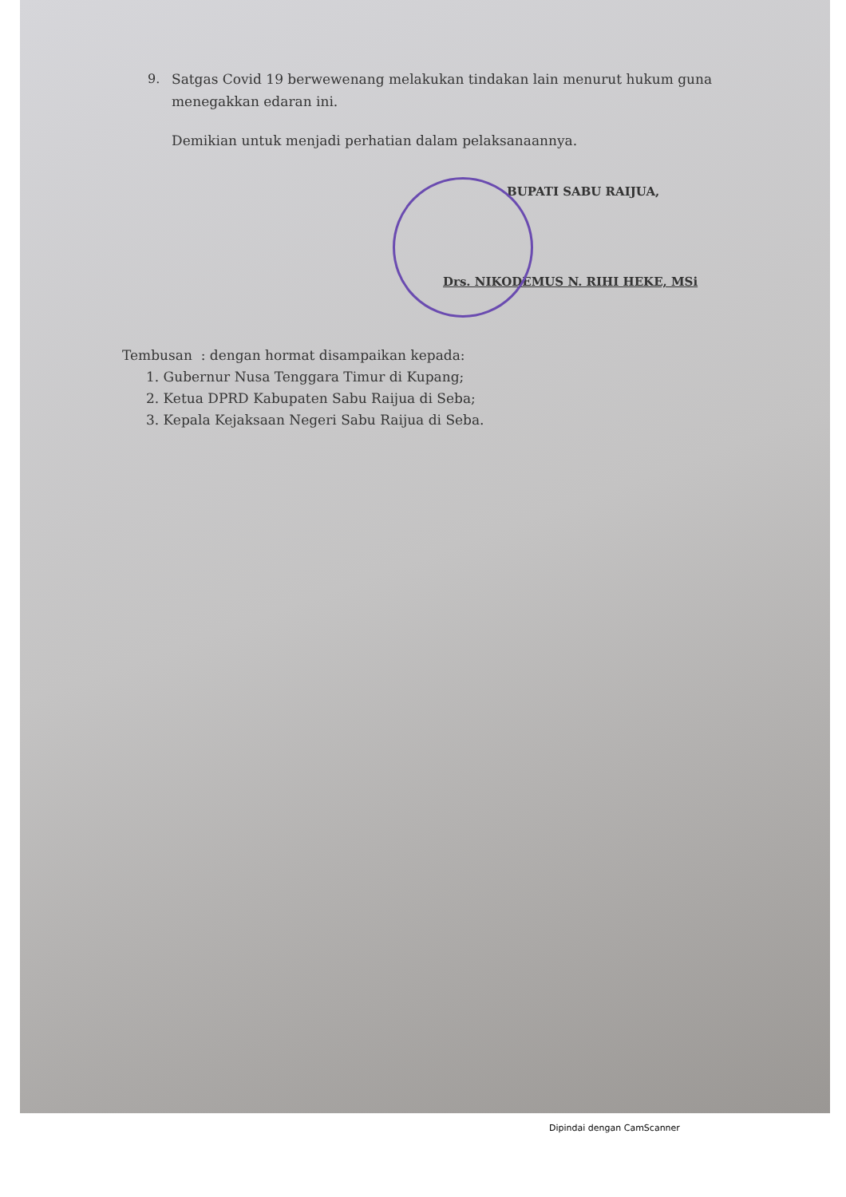9. Satgas Covid 19 berwewenang melakukan tindakan lain menurut hukum guna menegakkan edaran ini.
Demikian untuk menjadi perhatian dalam pelaksanaannya.
BUPATI SABU RAIJUA,
Drs. NIKODEMUS N. RIHI HEKE, MSi
Tembusan : dengan hormat disampaikan kepada:
1. Gubernur Nusa Tenggara Timur di Kupang;
2. Ketua DPRD Kabupaten Sabu Raijua di Seba;
3. Kepala Kejaksaan Negeri Sabu Raijua di Seba.
Dipindai dengan CamScanner